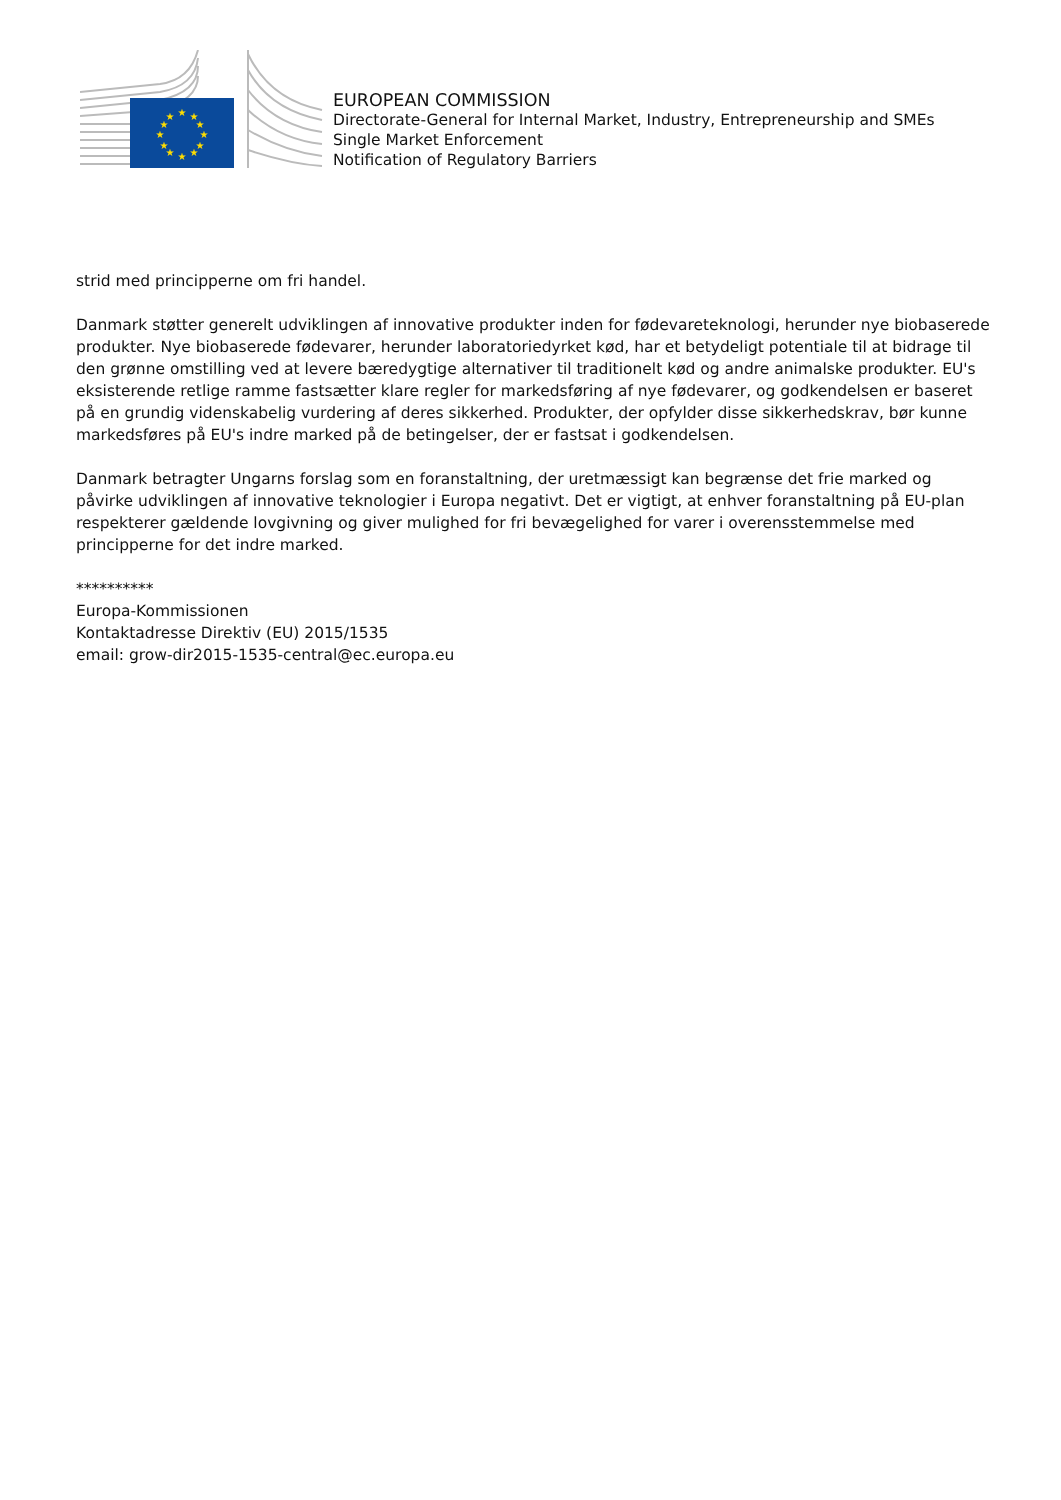★
★
★
★
★
★
★
★
★
★
★
★
EUROPEAN COMMISSION
Directorate-General for Internal Market, Industry, Entrepreneurship and SMEs
Single Market Enforcement
Notification of Regulatory Barriers
strid med principperne om fri handel.
Danmark støtter generelt udviklingen af innovative produkter inden for fødevareteknologi, herunder nye biobaserede produkter. Nye biobaserede fødevarer, herunder laboratoriedyrket kød, har et betydeligt potentiale til at bidrage til den grønne omstilling ved at levere bæredygtige alternativer til traditionelt kød og andre animalske produkter. EU's eksisterende retlige ramme fastsætter klare regler for markedsføring af nye fødevarer, og godkendelsen er baseret på en grundig videnskabelig vurdering af deres sikkerhed. Produkter, der opfylder disse sikkerhedskrav, bør kunne markedsføres på EU's indre marked på de betingelser, der er fastsat i godkendelsen.
Danmark betragter Ungarns forslag som en foranstaltning, der uretmæssigt kan begrænse det frie marked og påvirke udviklingen af innovative teknologier i Europa negativt. Det er vigtigt, at enhver foranstaltning på EU-plan respekterer gældende lovgivning og giver mulighed for fri bevægelighed for varer i overensstemmelse med principperne for det indre marked.
**********
Europa-Kommissionen
Kontaktadresse Direktiv (EU) 2015/1535
email: grow-dir2015-1535-central@ec.europa.eu